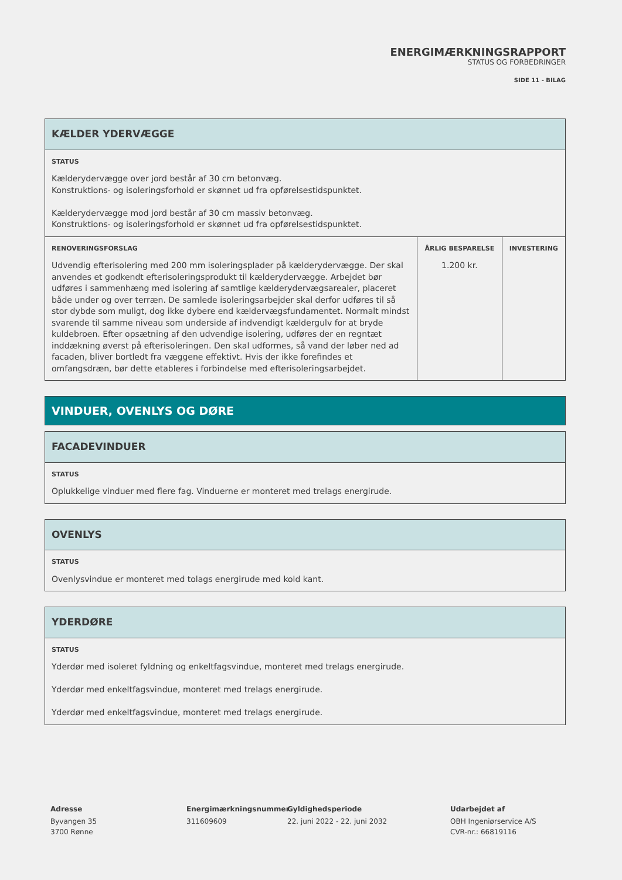ENERGIMÆRKNINGSRAPPORT
STATUS OG FORBEDRINGER
SIDE 11 - BILAG
| KÆLDER YDERVÆGGE | | |
| --- | --- | --- |
| STATUS Kælderydervægge over jord består af 30 cm betonvæg. Konstruktions- og isoleringsforhold er skønnet ud fra opførelsestidspunktet. Kælderydervægge mod jord består af 30 cm massiv betonvæg. Konstruktions- og isoleringsforhold er skønnet ud fra opførelsestidspunktet. | | |
| RENOVERINGSFORSLAG Udvendig efterisolering med 200 mm isoleringsplader på kælderydervægge. Der skal anvendes et godkendt efterisoleringsprodukt til kælderydervægge. Arbejdet bør udføres i sammenhæng med isolering af samtlige kælderydervægsarealer, placeret både under og over terræn. De samlede isoleringsarbejder skal derfor udføres til så stor dybde som muligt, dog ikke dybere end kældervægsfundamentet. Normalt mindst svarende til samme niveau som underside af indvendigt kældergulv for at bryde kuldebroen. Efter opsætning af den udvendige isolering, udføres der en regntæt inddækning øverst på efterisoleringen. Den skal udformes, så vand der løber ned ad facaden, bliver bortledt fra væggene effektivt. Hvis der ikke forefindes et omfangsdræn, bør dette etableres i forbindelse med efterisoleringsarbejdet. | ÅRLIG BESPARELSE 1.200 kr. | INVESTERING |
VINDUER, OVENLYS OG DØRE
| FACADEVINDUER |
| --- |
| STATUS Oplukkelige vinduer med flere fag. Vinduerne er monteret med trelags energirude. |
| OVENLYS |
| --- |
| STATUS Ovenlysvindue er monteret med tolags energirude med kold kant. |
| YDERDØRE |
| --- |
| STATUS Yderdør med isoleret fyldning og enkeltfagsvindue, monteret med trelags energirude. Yderdør med enkeltfagsvindue, monteret med trelags energirude. Yderdør med enkeltfagsvindue, monteret med trelags energirude. |
Adresse
Byvangen 35
3700 Rønne
Energimærkningsnummer
311609609
Gyldighedsperiode
22. juni 2022 - 22. juni 2032
Udarbejdet af
OBH Ingeniørservice A/S
CVR-nr.: 66819116